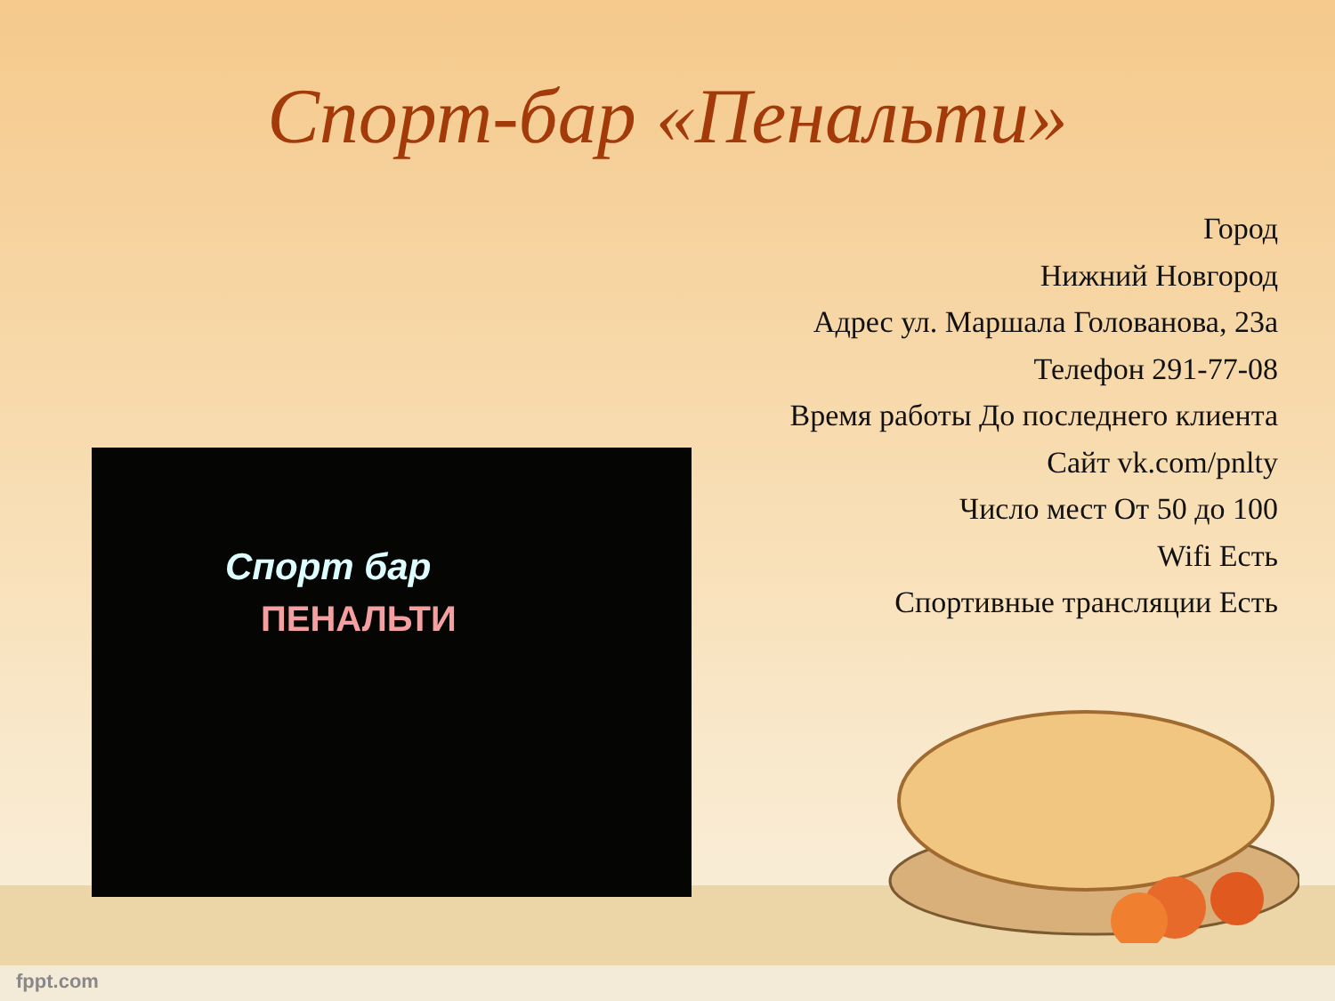Спорт-бар «Пенальти»
Город
Нижний Новгород
Адрес ул. Маршала Голованова, 23а
Телефон 291-77-08
Время работы До последнего клиента
Сайт vk.com/pnlty
Число мест От 50 до 100
Wifi Есть
Спортивные трансляции Есть
Спорт бар
ПЕНАЛЬТИ
fppt.com